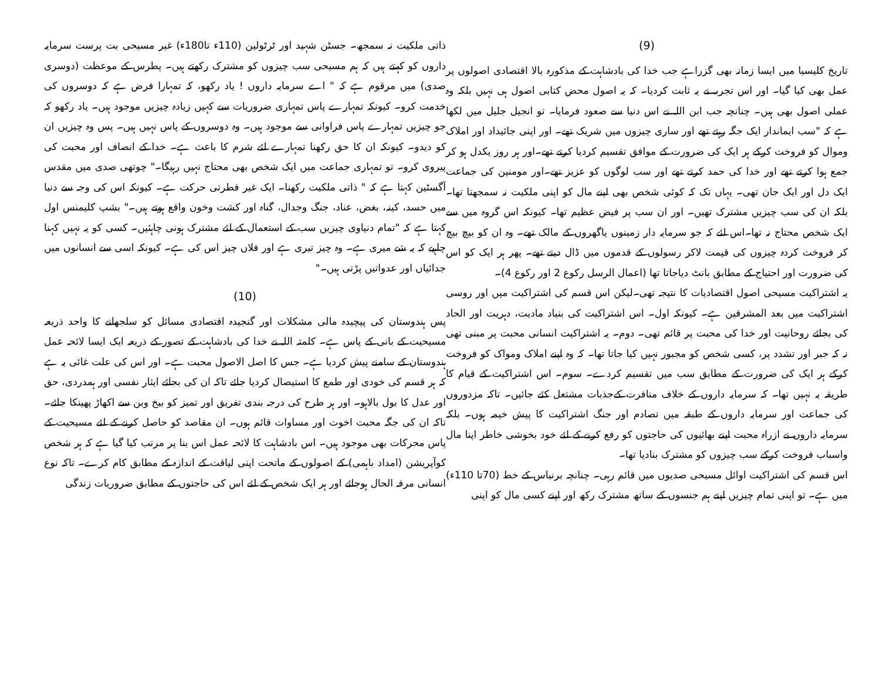(9)
تاریخ کلیسیا میں ایسا زمانہ بھی گزراہے جب خدا کی بادشاہت کے مذکورہ بالا اقتصادی اصولوں پر عمل بھی کیا گیا۔ اور اس تجربہ نے یہ ثابت کردیا۔ کہ یہ اصول محض کتابی اصول ہی نہیں بلکہ وہ عملی اصول بھی ہیں۔ چنانچہ جب ابن اللہ نے اس دنیا سے صعود فرمایا۔ تو انجیل جلیل میں لکھا ہے کہ "سب ایماندار ایک جگہ رہتے تھے اور ساری چیزوں میں شریک تھے۔ اور اپنی جائیداد اور املاک وموال کو فروخت کرکے ہر ایک کی ضرورت کے موافق تقسیم کردیا کرتے تھے۔اور ہر روز یکدل ہو کر جمع ہوا کرتے تھے اور خدا کی حمد کرتے تھے اور سب لوگوں کو عزیز تھے۔اور مومنین کی جماعت ایک دل اور ایک جان تھی۔ یہاں تک کہ کوئی شخص بھی اپنے مال کو اپنی ملکیت نہ سمجھتا تھا۔ بلکہ ان کی سب چیزیں مشترک تھیں۔ اور ان سب پر فیض عظیم تھا۔ کیونکہ اس گروہ میں سے ایک شخص محتاج نہ تھا۔اس لئے کہ جو سرمایہ دار زمینوں یاگھروں کے مالک تھے۔ وہ ان کو بیچ بیچ کر فروخت کردہ چیزوں کی قیمت لاکر رسولوں کے قدموں میں ڈال دیتے تھے۔ پھر ہر ایک کو اس کی ضرورت اور احتیاج کے مطابق بانٹ دیاجاتا تھا (اعمال الرسل رکوع 2 اور رکوع 4)۔
یہ اشتراکیت مسیحی اصول اقتصادیات کا نتیجہ تھی۔لیکن اس قسم کی اشتراکیت میں اور روسی اشتراکیت میں بعد المشرقین ہے۔ کیونکہ اول۔ اس اشتراکیت کی بنیاد مادیت، دہریت اور الحاد کی بجائے روحانیت اور خدا کی محبت پر قائم تھی۔ دوم۔ یہ اشتراکیت انسانی محبت پر مبنی تھی نہ کہ جبر اور تشدد پر، کسی شخص کو مجبور نہیں کیا جاتا تھا۔ کہ وہ اپنے املاک ومواک کو فروخت کرکے ہر ایک کی ضرورت کے مطابق سب میں تقسیم کردے۔ سوم۔ اس اشتراکیت کے قیام کا طریقہ یہ نہیں تھا۔ کہ سرمایہ داروں کے خلاف منافرت کےجذبات مشتعل کئے جائیں۔ تاکہ مزدوروں کی جماعت اور سرمایہ داروں کے طبقہ میں تصادم اور جنگ اشتراکیت کا پیش خیمہ ہوں۔ بلکہ سرمایہ داروں نے ازراہ محبت اپنے بھائیوں کی حاجتوں کو رفع کرنے کے لئے خود بخوشی خاطر اپنا مال واسباب فروخت کرکے سب چیزوں کو مشترک بنادیا تھا۔
اس قسم کی اشتراکیت اوائل مسیحی صدیوں میں قائم رہی۔ چنانچہ برنباس کے خط (70تا 110ء) میں ہے۔ تو اپنی تمام چیزیں اپنے ہم جنسوں کے ساتھ مشترک رکھ اور اپنے کسی مال کو اپنی
ذاتی ملکیت نہ سمجھ۔ جسٹن شہید اور ٹرٹولین (110ء تا180ء) غیر مسیحی بت پرست سرمایہ داروں کو کہتے ہیں کہ ہم مسیحی سب چیزوں کو مشترک رکھتے ہیں۔ پطرس کے موعظت (دوسری صدی) میں مرقوم ہے کہ " اے سرمایہ داروں ! یاد رکھو، کہ تمہارا فرض ہے کہ دوسروں کی خدمت کرو۔ کیونکہ تمہارے پاس تمہاری ضروریات سے کہیں زیادہ چیزیں موجود ہیں۔ یاد رکھو کہ جو چیزیں تمہارے پاس فراوانی سے موجود ہیں۔ وہ دوسروں کے پاس نہیں ہیں۔ پس وہ چیزیں ان کو دیدو۔ کیونکہ ان کا حق رکھنا تمہارے لئے شرم کا باعث ہے۔ خدا کے انصاف اور محبت کی پیروی کرو۔ تو تمہاری جماعت میں ایک شخص بھی محتاج نہیں رہیگا۔" چوتھی صدی میں مقدس آگسٹین کہتا ہے کہ " ذاتی ملکیت رکھنا۔ ایک غیر فطرتی حرکت ہے۔ کیونکہ اس کی وجہ سے دنیا میں حسد، کینہ، بغض، عناد، جنگ وجدال، گناہ اور کشت وخون واقع ہوتے ہیں۔" بشپ کلیمنس اول کہتا ہے کہ "تمام دنیاوی چیزیں سب کے استعمال کے لئے مشترک ہونی چاہئیں۔ کسی کو یہ نہیں کہنا چاہیے کہ یہ شے میری ہے۔ وہ چیز تیری ہے اور فلاں چیز اس کی ہے۔ کیونکہ اسی سے انسانوں میں جدائیاں اور عدواتیں پڑتی ہیں۔"
(10)
پس ہندوستان کی پیچیدہ مالی مشکلات اور گنجیدہ اقتصادی مسائل کو سلجھانے کا واحد ذریعہ مسیحیت کے بانی کے پاس ہے۔ کلمتہ اللہ نے خدا کی بادشاہت کے تصور کے ذریعہ ایک ایسا لائحہ عمل ہندوستان کے سامنے پیش کردیا ہے۔ جس کا اصل الاصول محبت ہے۔ اور اس کی علت غائی یہ ہے کہ ہر قسم کی خودی اور طمع کا استیصال کردیا جائے تاکہ ان کی بجائے ایثار نفسی اور ہمدردی، حق اور عدل کا بول بالاہو۔ اور ہر طرح کی درجہ بندی تفریق اور تمیز کو بیخ وبن سے اکھاڑ پھینکا جائے۔تاکہ ان کی جگہ محبت اخوت اور مساوات قائم ہوں۔ ان مقاصد کو حاصل کرنے کے لئے مسیحیت کے پاس محرکات بھی موجود ہیں۔ اس بادشاہت کا لائحہ عمل اس بنا پر مرتب کیا گیا ہے کہ ہر شخص کوآپریشن (امداد باہمی) کے اصولوں کے ماتحت اپنی لیاقت کے اندازہ کے مطابق کام کرے۔ تاکہ نوع انسانی مرفہ الحال ہوجائے اور ہر ایک شخص کے لئے اس کی حاجتوں کے مطابق ضروریات زندگی